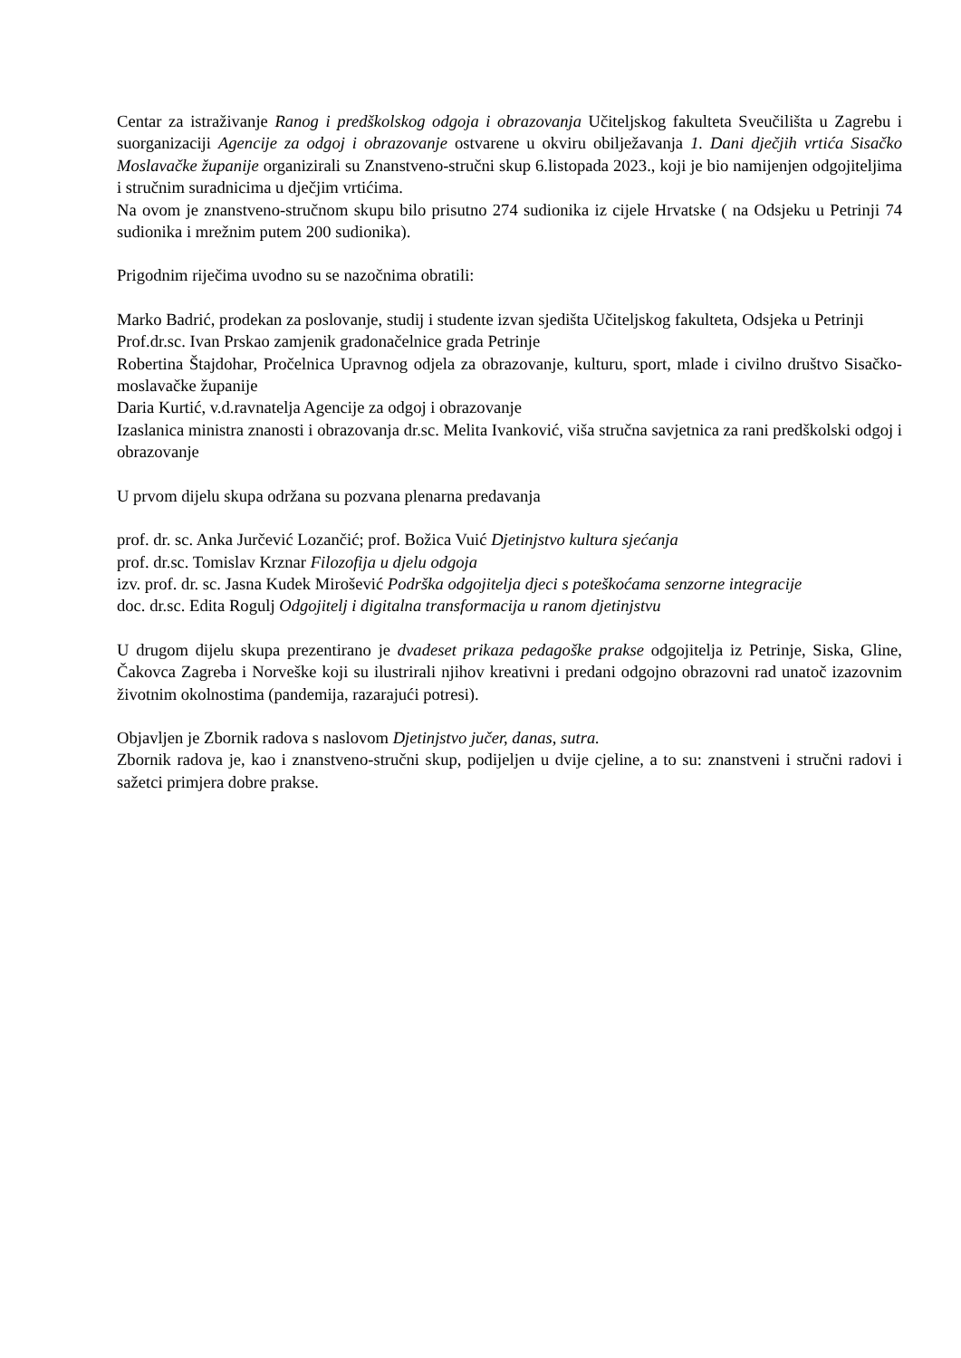Centar za istraživanje Ranog i predškolskog odgoja i obrazovanja Učiteljskog fakulteta Sveučilišta u Zagrebu i suorganizaciji Agencije za odgoj i obrazovanje ostvarene u okviru obilježavanja 1. Dani dječjih vrtića Sisačko Moslavačke županije organizirali su Znanstveno-stručni skup 6.listopada 2023., koji je bio namijenjen odgojiteljima i stručnim suradnicima u dječjim vrtićima.
Na ovom je znanstveno-stručnom skupu bilo prisutno 274 sudionika iz cijele Hrvatske ( na Odsjeku u Petrinji 74 sudionika i mrežnim putem 200 sudionika).
Prigodnim riječima uvodno su se nazočnima obratili:
Marko Badrić, prodekan za poslovanje, studij i studente izvan sjedišta Učiteljskog fakulteta, Odsjeka u Petrinji
Prof.dr.sc. Ivan Prskao zamjenik gradonačelnice grada Petrinje
Robertina Štajdohar, Pročelnica Upravnog odjela za obrazovanje, kulturu, sport, mlade i civilno društvo Sisačko-moslavačke županije
Daria Kurtić, v.d.ravnatelja Agencije za odgoj i obrazovanje
Izaslanica ministra znanosti i obrazovanja dr.sc. Melita Ivanković, viša stručna savjetnica za rani predškolski odgoj i obrazovanje
U prvom dijelu skupa održana su pozvana plenarna predavanja
prof. dr. sc. Anka Jurčević Lozančić; prof. Božica Vuić Djetinjstvo kultura sjećanja
prof. dr.sc. Tomislav Krznar Filozofija u djelu odgoja
izv. prof. dr. sc. Jasna Kudek Mirošević Podrška odgojitelja djeci s poteškoćama senzorne integracije
doc. dr.sc. Edita Rogulj Odgojitelj i digitalna transformacija u ranom djetinjstvu
U drugom dijelu skupa prezentirano je dvadeset prikaza pedagoške prakse odgojitelja iz Petrinje, Siska, Gline, Čakovca Zagreba i Norveške koji su ilustrirali njihov kreativni i predani odgojno obrazovni rad unatoč izazovnim životnim okolnostima (pandemija, razarajući potresi).
Objavljen je Zbornik radova s naslovom Djetinjstvo jučer, danas, sutra.
Zbornik radova je, kao i znanstveno-stručni skup, podijeljen u dvije cjeline, a to su: znanstveni i stručni radovi i sažetci primjera dobre prakse.